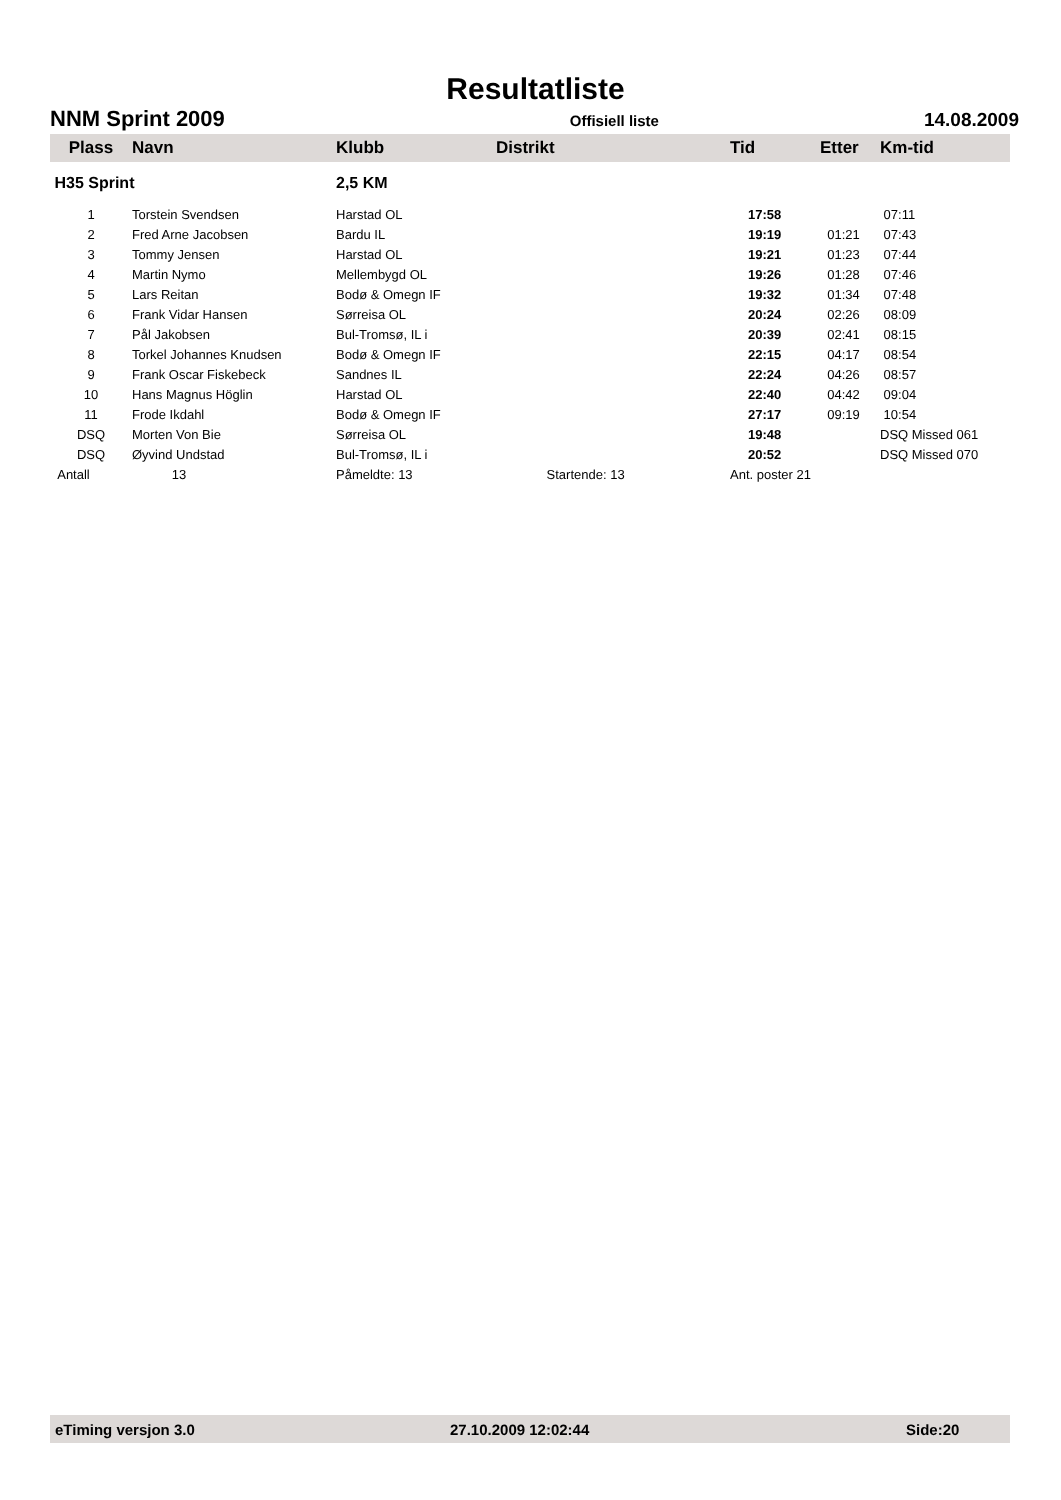Resultatliste
NNM Sprint 2009 Offisiell liste 14.08.2009
| Plass | Navn | Klubb | Distrikt | Tid | Etter | Km-tid |
| --- | --- | --- | --- | --- | --- | --- |
| H35 Sprint | | 2,5 KM | | | | |
| 1 | Torstein Svendsen | Harstad OL | | 17:58 | | 07:11 |
| 2 | Fred Arne Jacobsen | Bardu IL | | 19:19 | 01:21 | 07:43 |
| 3 | Tommy Jensen | Harstad OL | | 19:21 | 01:23 | 07:44 |
| 4 | Martin Nymo | Mellembygd OL | | 19:26 | 01:28 | 07:46 |
| 5 | Lars Reitan | Bodø & Omegn IF | | 19:32 | 01:34 | 07:48 |
| 6 | Frank Vidar Hansen | Sørreisa OL | | 20:24 | 02:26 | 08:09 |
| 7 | Pål Jakobsen | Bul-Tromsø, IL i | | 20:39 | 02:41 | 08:15 |
| 8 | Torkel Johannes Knudsen | Bodø & Omegn IF | | 22:15 | 04:17 | 08:54 |
| 9 | Frank Oscar Fiskebeck | Sandnes IL | | 22:24 | 04:26 | 08:57 |
| 10 | Hans Magnus Höglin | Harstad OL | | 22:40 | 04:42 | 09:04 |
| 11 | Frode Ikdahl | Bodø & Omegn IF | | 27:17 | 09:19 | 10:54 |
| DSQ | Morten Von Bie | Sørreisa OL | | 19:48 | | DSQ Missed 061 |
| DSQ | Øyvind Undstad | Bul-Tromsø, IL i | | 20:52 | | DSQ Missed 070 |
| Antall | 13 | Påmeldte: 13 | Startende: 13 | Ant. poster 21 | | |
eTiming versjon 3.0 27.10.2009 12:02:44 Side:20